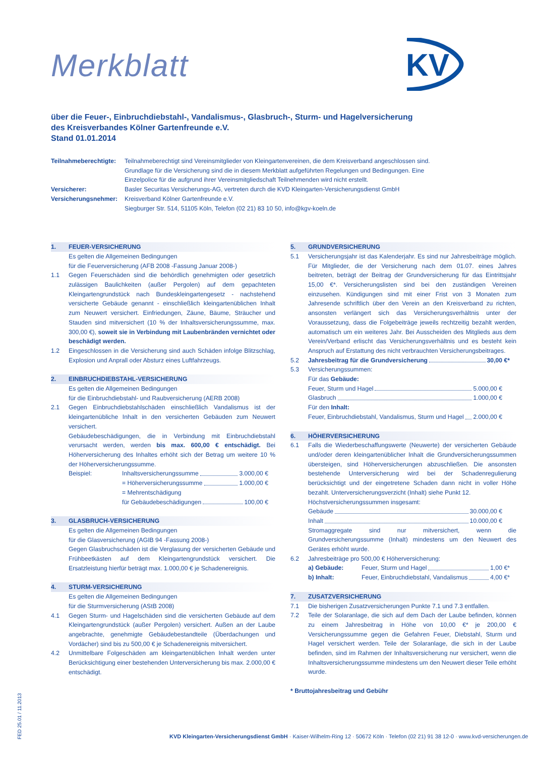KV
Merkblatt
über die Feuer-, Einbruchdiebstahl-, Vandalismus-, Glasbruch-, Sturm- und Hagelversicherung
des Kreisverbandes Kölner Gartenfreunde e.V.
Stand 01.01.2014
Teilnahmeberechtigte:
Teilnahmeberechtigt sind Vereinsmitglieder von Kleingartenvereinen, die dem Kreisverband angeschlossen sind. Grundlage für die Versicherung sind die in diesem Merkblatt aufgeführten Regelungen und Bedingungen. Eine Einzelpolice für die aufgrund ihrer Vereinsmitgliedschaft Teilnehmenden wird nicht erstellt.
Versicherer:
Basler Securitas Versicherungs-AG, vertreten durch die KVD Kleingarten-Versicherungsdienst GmbH
Versicherungsnehmer:
Kreisverband Kölner Gartenfreunde e.V.
Siegburger Str. 514, 51105 Köln, Telefon (02 21) 83 10 50, info@kgv-koeln.de
1. FEUER-VERSICHERUNG
Es gelten die Allgemeinen Bedingungen
für die Feuerversicherung (AFB 2008 -Fassung Januar 2008-)
1.1 Gegen Feuerschäden sind die behördlich genehmigten oder gesetzlich zulässigen Baulichkeiten (außer Pergolen) auf dem gepachteten Kleingartengrundstück nach Bundeskleingartengesetz - nachstehend versicherte Gebäude genannt - einschließlich kleingartenüblichen Inhalt zum Neuwert versichert. Einfriedungen, Zäune, Bäume, Sträucher und Stauden sind mitversichert (10 % der Inhaltsversicherungssumme, max. 300,00 €), soweit sie in Verbindung mit Laubenbränden vernichtet oder beschädigt werden.
1.2 Eingeschlossen in die Versicherung sind auch Schäden infolge Blitzschlag, Explosion und Anprall oder Absturz eines Luftfahrzeugs.
2. EINBRUCHDIEBSTAHL-VERSICHERUNG
Es gelten die Allgemeinen Bedingungen
für die Einbruchdiebstahl- und Raubversicherung (AERB 2008)
2.1 Gegen Einbruchdiebstahlschäden einschließlich Vandalismus ist der kleingartenübliche Inhalt in den versicherten Gebäuden zum Neuwert versichert.
Gebäudebeschädigungen, die in Verbindung mit Einbruchdiebstahl verursacht werden, werden bis max. 600,00 € entschädigt. Bei Höherversicherung des Inhaltes erhöht sich der Betrag um weitere 10 % der Höherversicherungssumme.
Beispiel:
Inhaltsversicherungssumme 3.000,00 €
= Höherversicherungssumme 1.000,00 €
= Mehrentschädigung
für Gebäudebeschädigungen 100,00 €
3. GLASBRUCH-VERSICHERUNG
Es gelten die Allgemeinen Bedingungen
für die Glasversicherung (AGIB 94 -Fassung 2008-)
Gegen Glasbruchschäden ist die Verglasung der versicherten Gebäude und Frühbeetkästen auf dem Kleingartengrundstück versichert. Die Ersatzleistung hierfür beträgt max. 1.000,00 € je Schadenereignis.
4. STURM-VERSICHERUNG
Es gelten die Allgemeinen Bedingungen
für die Sturmversicherung (AStB 2008)
4.1 Gegen Sturm- und Hagelschäden sind die versicherten Gebäude auf dem Kleingartengrundstück (außer Pergolen) versichert. Außen an der Laube angebrachte, genehmigte Gebäudebestandteile (Überdachungen und Vordächer) sind bis zu 500,00 € je Schadenereignis mitversichert.
4.2 Unmittelbare Folgeschäden am kleingartenüblichen Inhalt werden unter Berücksichtigung einer bestehenden Unterversicherung bis max. 2.000,00 € entschädigt.
5. GRUNDVERSICHERUNG
5.1 Versicherungsjahr ist das Kalenderjahr. Es sind nur Jahresbeiträge möglich. Für Mitglieder, die der Versicherung nach dem 01.07. eines Jahres beitreten, beträgt der Beitrag der Grundversicherung für das Eintrittsjahr 15,00 €*. Versicherungslisten sind bei den zuständigen Vereinen einzusehen. Kündigungen sind mit einer Frist von 3 Monaten zum Jahresende schriftlich über den Verein an den Kreisverband zu richten, ansonsten verlängert sich das Versicherungsverhältnis unter der Voraussetzung, dass die Folgebeiträge jeweils rechtzeitig bezahlt werden, automatisch um ein weiteres Jahr. Bei Ausscheiden des Mitglieds aus dem Verein/Verband erlischt das Versicherungsverhältnis und es besteht kein Anspruch auf Erstattung des nicht verbrauchten Versicherungsbeitrages.
5.2 Jahresbeitrag für die Grundversicherung 30,00 €*
5.3 Versicherungssummen:
Für das Gebäude:
Feuer, Sturm und Hagel 5.000,00 €
Glasbruch 1.000,00 €
Für den Inhalt:
Feuer, Einbruchdiebstahl, Vandalismus, Sturm und Hagel 2.000,00 €
6. HÖHERVERSICHERUNG
6.1 Falls die Wiederbeschaffungswerte (Neuwerte) der versicherten Gebäude und/oder deren kleingartenüblicher Inhalt die Grundversicherungssummen übersteigen, sind Höherversicherungen abzuschließen. Die ansonsten bestehende Unterversicherung wird bei der Schadenregulierung berücksichtigt und der eingetretene Schaden dann nicht in voller Höhe bezahlt. Unterversicherungsverzicht (Inhalt) siehe Punkt 12.
Höchstversicherungssummen insgesamt:
Gebäude 30.000,00 €
Inhalt 10.000,00 €
Stromaggregate sind nur mitversichert, wenn die Grundversicherungssumme (Inhalt) mindestens um den Neuwert des Gerätes erhöht wurde.
6.2 Jahresbeiträge pro 500,00 € Höherversicherung:
a) Gebäude: Feuer, Sturm und Hagel 1,00 €*
b) Inhalt: Feuer, Einbruchdiebstahl, Vandalismus 4,00 €*
7. ZUSATZVERSICHERUNG
7.1 Die bisherigen Zusatzversicherungen Punkte 7.1 und 7.3 entfallen.
7.2 Teile der Solaranlage, die sich auf dem Dach der Laube befinden, können zu einem Jahresbeitrag in Höhe von 10,00 €* je 200,00 € Versicherungssumme gegen die Gefahren Feuer, Diebstahl, Sturm und Hagel versichert werden. Teile der Solaranlage, die sich in der Laube befinden, sind im Rahmen der Inhaltsversicherung nur versichert, wenn die Inhaltsversicherungssumme mindestens um den Neuwert dieser Teile erhöht wurde.
* Bruttojahresbeitrag und Gebühr
FED 25.01 / 11.2013
KVD Kleingarten-Versicherungsdienst GmbH · Kaiser-Wilhelm-Ring 12 · 50672 Köln · Telefon (02 21) 91 38 12-0 · www.kvd-versicherungen.de